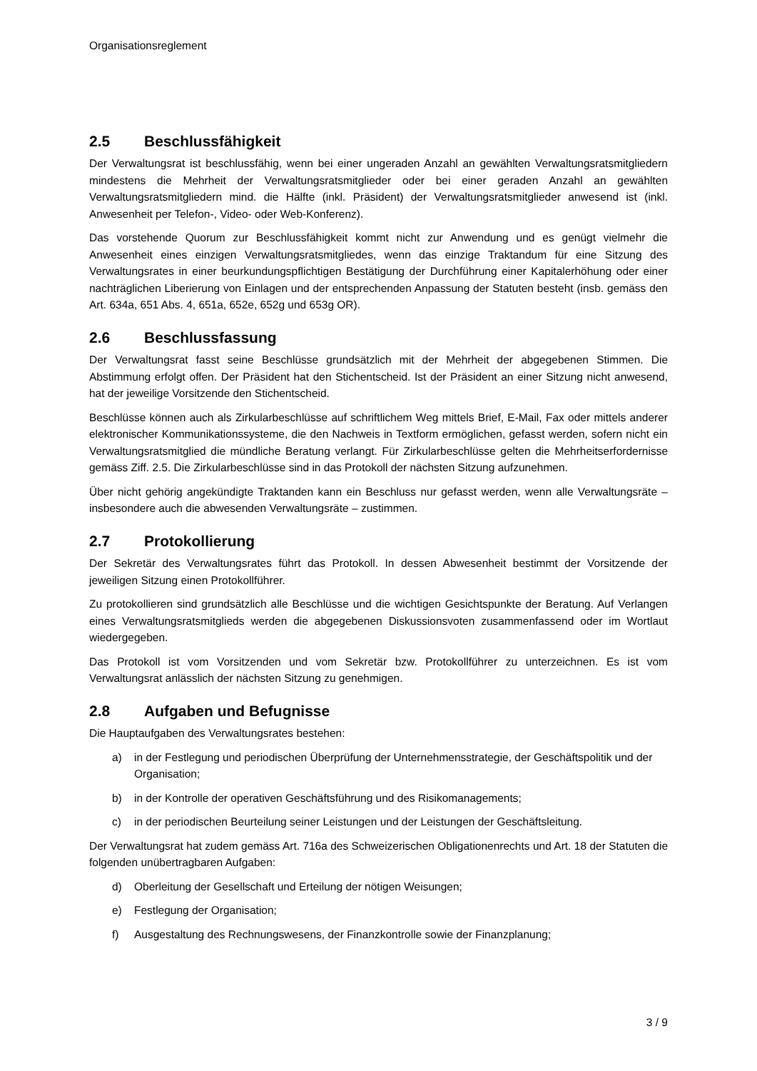Organisationsreglement
2.5 Beschlussfähigkeit
Der Verwaltungsrat ist beschlussfähig, wenn bei einer ungeraden Anzahl an gewählten Verwaltungsratsmitgliedern mindestens die Mehrheit der Verwaltungsratsmitglieder oder bei einer geraden Anzahl an gewählten Verwaltungsratsmitgliedern mind. die Hälfte (inkl. Präsident) der Verwaltungsratsmitglieder anwesend ist (inkl. Anwesenheit per Telefon-, Video- oder Web-Konferenz).
Das vorstehende Quorum zur Beschlussfähigkeit kommt nicht zur Anwendung und es genügt vielmehr die Anwesenheit eines einzigen Verwaltungsratsmitgliedes, wenn das einzige Traktandum für eine Sitzung des Verwaltungsrates in einer beurkundungspflichtigen Bestätigung der Durchführung einer Kapitalerhöhung oder einer nachträglichen Liberierung von Einlagen und der entsprechenden Anpassung der Statuten besteht (insb. gemäss den Art. 634a, 651 Abs. 4, 651a, 652e, 652g und 653g OR).
2.6 Beschlussfassung
Der Verwaltungsrat fasst seine Beschlüsse grundsätzlich mit der Mehrheit der abgegebenen Stimmen. Die Abstimmung erfolgt offen. Der Präsident hat den Stichentscheid. Ist der Präsident an einer Sitzung nicht anwesend, hat der jeweilige Vorsitzende den Stichentscheid.
Beschlüsse können auch als Zirkularbeschlüsse auf schriftlichem Weg mittels Brief, E-Mail, Fax oder mittels anderer elektronischer Kommunikationssysteme, die den Nachweis in Textform ermöglichen, gefasst werden, sofern nicht ein Verwaltungsratsmitglied die mündliche Beratung verlangt. Für Zirkularbeschlüsse gelten die Mehrheitserfordernisse gemäss Ziff. 2.5. Die Zirkularbeschlüsse sind in das Protokoll der nächsten Sitzung aufzunehmen.
Über nicht gehörig angekündigte Traktanden kann ein Beschluss nur gefasst werden, wenn alle Verwaltungsräte – insbesondere auch die abwesenden Verwaltungsräte – zustimmen.
2.7 Protokollierung
Der Sekretär des Verwaltungsrates führt das Protokoll. In dessen Abwesenheit bestimmt der Vorsitzende der jeweiligen Sitzung einen Protokollführer.
Zu protokollieren sind grundsätzlich alle Beschlüsse und die wichtigen Gesichtspunkte der Beratung. Auf Verlangen eines Verwaltungsratsmitglieds werden die abgegebenen Diskussionsvoten zusammenfassend oder im Wortlaut wiedergegeben.
Das Protokoll ist vom Vorsitzenden und vom Sekretär bzw. Protokollführer zu unterzeichnen. Es ist vom Verwaltungsrat anlässlich der nächsten Sitzung zu genehmigen.
2.8 Aufgaben und Befugnisse
Die Hauptaufgaben des Verwaltungsrates bestehen:
a) in der Festlegung und periodischen Überprüfung der Unternehmensstrategie, der Geschäftspolitik und der Organisation;
b) in der Kontrolle der operativen Geschäftsführung und des Risikomanagements;
c) in der periodischen Beurteilung seiner Leistungen und der Leistungen der Geschäftsleitung.
Der Verwaltungsrat hat zudem gemäss Art. 716a des Schweizerischen Obligationenrechts und Art. 18 der Statuten die folgenden unübertragbaren Aufgaben:
d) Oberleitung der Gesellschaft und Erteilung der nötigen Weisungen;
e) Festlegung der Organisation;
f) Ausgestaltung des Rechnungswesens, der Finanzkontrolle sowie der Finanzplanung;
3 / 9